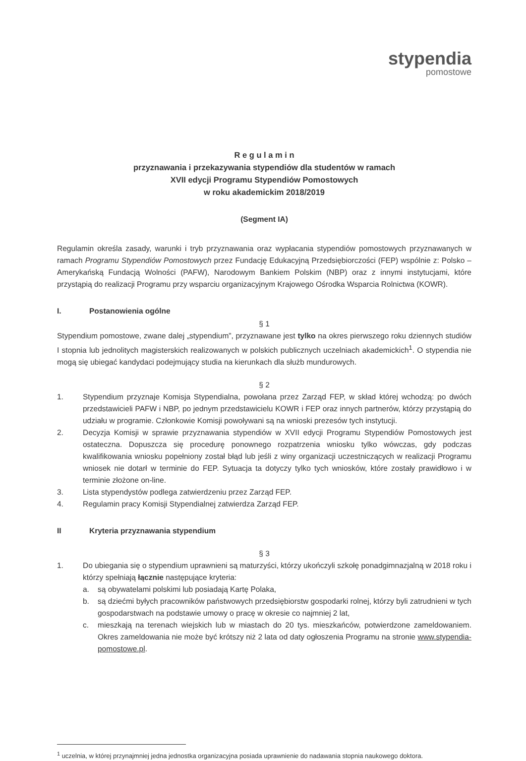stypendia
pomostowe
R e g u l a m i n
przyznawania i przekazywania stypendiów dla studentów w ramach
XVII edycji Programu Stypendiów Pomostowych
w roku akademickim 2018/2019
(Segment IA)
Regulamin określa zasady, warunki i tryb przyznawania oraz wypłacania stypendiów pomostowych przyznawanych w ramach Programu Stypendiów Pomostowych przez Fundację Edukacyjną Przedsiębiorczości (FEP) wspólnie z: Polsko – Amerykańską Fundacją Wolności (PAFW), Narodowym Bankiem Polskim (NBP) oraz z innymi instytucjami, które przystąpią do realizacji Programu przy wsparciu organizacyjnym Krajowego Ośrodka Wsparcia Rolnictwa (KOWR).
I. Postanowienia ogólne
§ 1
Stypendium pomostowe, zwane dalej „stypendium”, przyznawane jest tylko na okres pierwszego roku dziennych studiów I stopnia lub jednolitych magisterskich realizowanych w polskich publicznych uczelniach akademickich<sup>1</sup>. O stypendia nie mogą się ubiegać kandydaci podejmujący studia na kierunkach dla służb mundurowych.
§ 2
1. Stypendium przyznaje Komisja Stypendialna, powołana przez Zarząd FEP, w skład której wchodzą: po dwóch przedstawicieli PAFW i NBP, po jednym przedstawicielu KOWR i FEP oraz innych partnerów, którzy przystąpią do udziału w programie. Członkowie Komisji powoływani są na wnioski prezesów tych instytucji.
2. Decyzja Komisji w sprawie przyznawania stypendiów w XVII edycji Programu Stypendiów Pomostowych jest ostateczna. Dopuszcza się procedurę ponownego rozpatrzenia wniosku tylko wówczas, gdy podczas kwalifikowania wniosku popełniony został błąd lub jeśli z winy organizacji uczestniczących w realizacji Programu wniosek nie dotarł w terminie do FEP. Sytuacja ta dotyczy tylko tych wniosków, które zostały prawidłowo i w terminie złożone on-line.
3. Lista stypendystów podlega zatwierdzeniu przez Zarząd FEP.
4. Regulamin pracy Komisji Stypendialnej zatwierdza Zarząd FEP.
II Kryteria przyznawania stypendium
§ 3
1. Do ubiegania się o stypendium uprawnieni są maturzyści, którzy ukończyli szkołę ponadgimnazjalną w 2018 roku i którzy spełniają łącznie następujące kryteria:
a. są obywatelami polskimi lub posiadają Kartę Polaka,
b. są dziećmi byłych pracowników państwowych przedsiębiorstw gospodarki rolnej, którzy byli zatrudnieni w tych gospodarstwach na podstawie umowy o pracę w okresie co najmniej 2 lat,
c. mieszkają na terenach wiejskich lub w miastach do 20 tys. mieszkańców, potwierdzone zameldowaniem. Okres zameldowania nie może być krótszy niż 2 lata od daty ogłoszenia Programu na stronie www.stypendia-pomostowe.pl.
<sup>1</sup> uczelnia, w której przynajmniej jedna jednostka organizacyjna posiada uprawnienie do nadawania stopnia naukowego doktora.